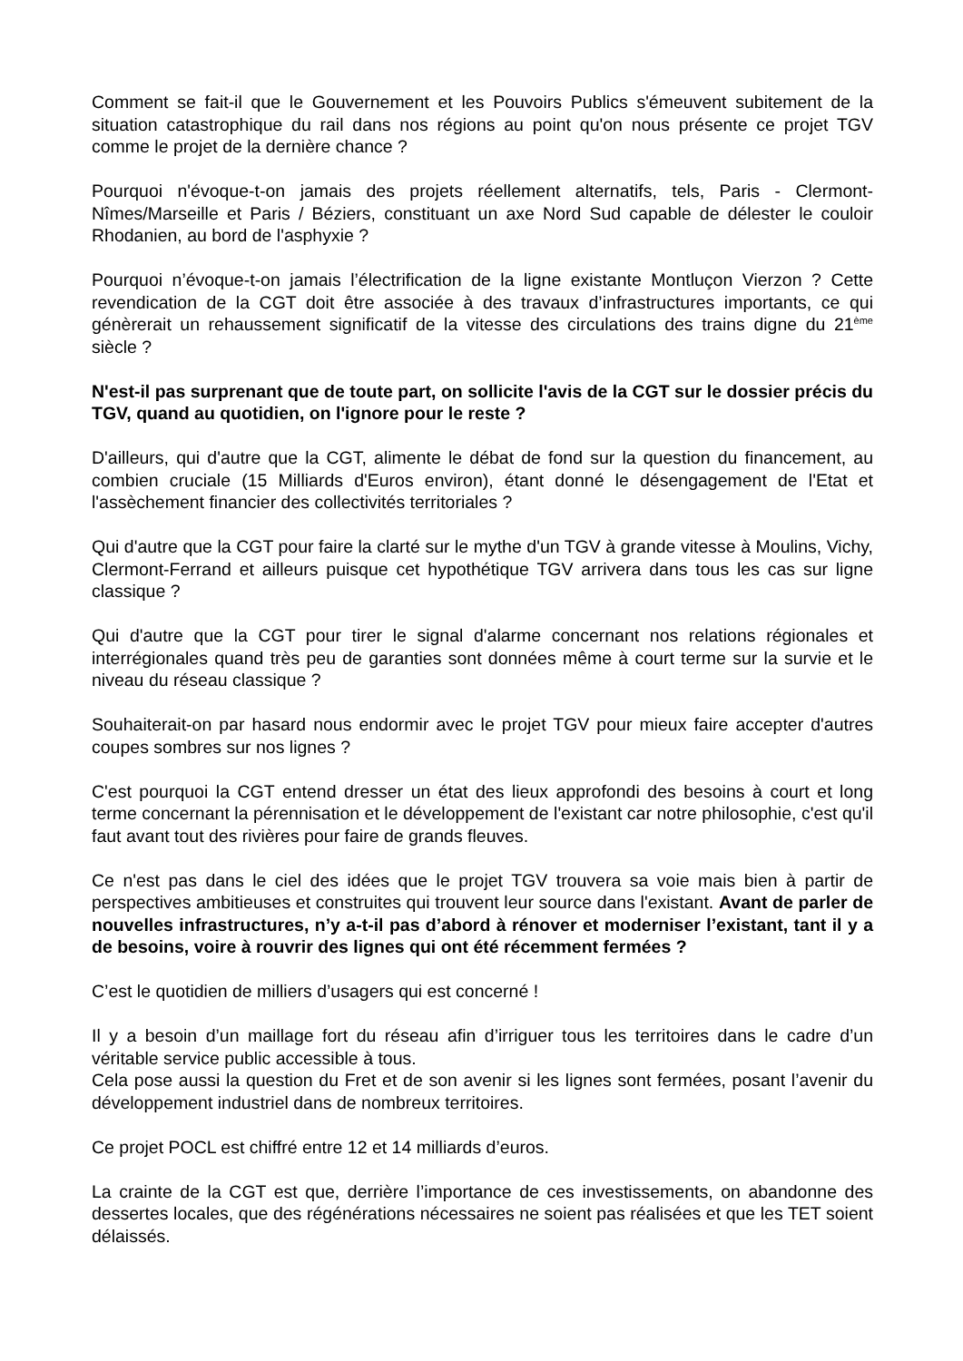Comment se fait-il que le Gouvernement et les Pouvoirs Publics s'émeuvent subitement de la situation catastrophique du rail dans nos régions au point qu'on nous présente ce projet TGV comme le projet de la dernière chance ?
Pourquoi n'évoque-t-on jamais des projets réellement alternatifs, tels, Paris - Clermont-Nîmes/Marseille et Paris / Béziers, constituant un axe Nord Sud capable de délester le couloir Rhodanien, au bord de l'asphyxie ?
Pourquoi n’évoque-t-on jamais l’électrification de la ligne existante Montluçon Vierzon ? Cette revendication de la CGT doit être associée à des travaux d’infrastructures importants, ce qui génèrerait un rehaussement significatif de la vitesse des circulations des trains digne du 21<sup>ème</sup> siècle ?
N'est-il pas surprenant que de toute part, on sollicite l'avis de la CGT sur le dossier précis du TGV, quand au quotidien, on l'ignore pour le reste ?
D'ailleurs, qui d'autre que la CGT, alimente le débat de fond sur la question du financement, au combien cruciale (15 Milliards d'Euros environ), étant donné le désengagement de l'Etat et l'assèchement financier des collectivités territoriales ?
Qui d'autre que la CGT pour faire la clarté sur le mythe d'un TGV à grande vitesse à Moulins, Vichy, Clermont-Ferrand et ailleurs puisque cet hypothétique TGV arrivera dans tous les cas sur ligne classique ?
Qui d'autre que la CGT pour tirer le signal d'alarme concernant nos relations régionales et interrégionales quand très peu de garanties sont données même à court terme sur la survie et le niveau du réseau classique ?
Souhaiterait-on par hasard nous endormir avec le projet TGV pour mieux faire accepter d'autres coupes sombres sur nos lignes ?
C'est pourquoi la CGT entend dresser un état des lieux approfondi des besoins à court et long terme concernant la pérennisation et le développement de l'existant car notre philosophie, c'est qu'il faut avant tout des rivières pour faire de grands fleuves.
Ce n'est pas dans le ciel des idées que le projet TGV trouvera sa voie mais bien à partir de perspectives ambitieuses et construites qui trouvent leur source dans l'existant. Avant de parler de nouvelles infrastructures, n’y a-t-il pas d’abord à rénover et moderniser l’existant, tant il y a de besoins, voire à rouvrir des lignes qui ont été récemment fermées ?
C’est le quotidien de milliers d’usagers qui est concerné !
Il y a besoin d’un maillage fort du réseau afin d’irriguer tous les territoires dans le cadre d’un véritable service public accessible à tous.
Cela pose aussi la question du Fret et de son avenir si les lignes sont fermées, posant l’avenir du développement industriel dans de nombreux territoires.
Ce projet POCL est chiffré entre 12 et 14 milliards d’euros.
La crainte de la CGT est que, derrière l’importance de ces investissements, on abandonne des dessertes locales, que des régénérations nécessaires ne soient pas réalisées et que les TET soient délaissés.